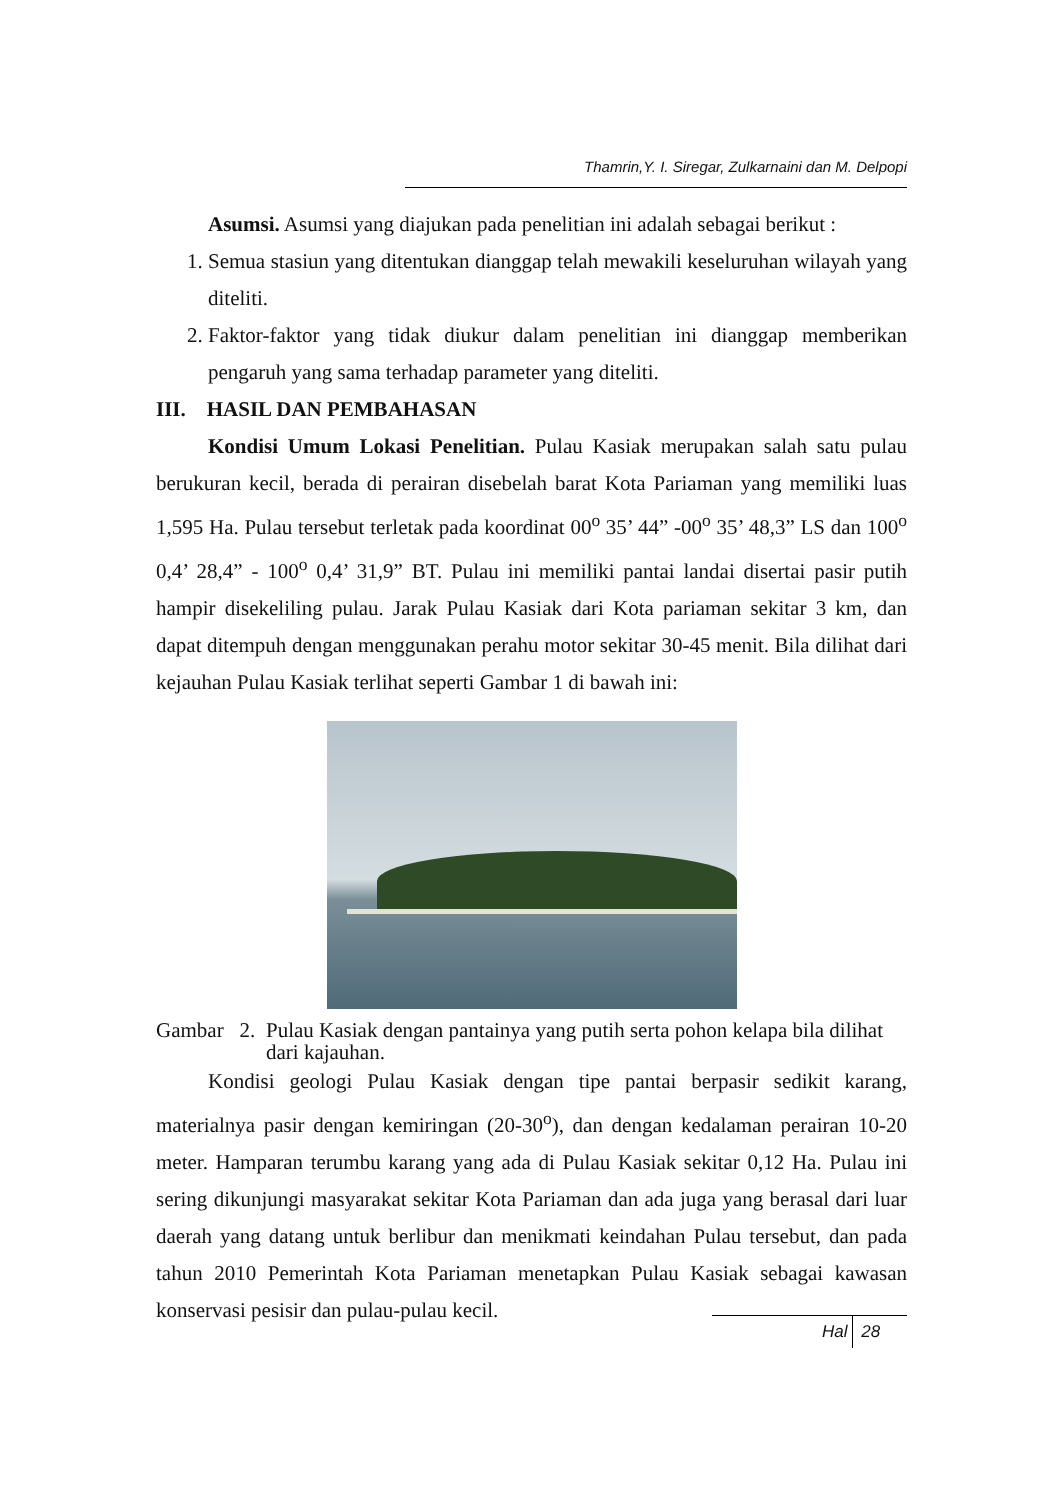Thamrin,Y. I. Siregar, Zulkarnaini dan M. Delpopi
Asumsi. Asumsi yang diajukan pada penelitian ini adalah sebagai berikut :
1. Semua stasiun yang ditentukan dianggap telah mewakili keseluruhan wilayah yang diteliti.
2. Faktor-faktor yang tidak diukur dalam penelitian ini dianggap memberikan pengaruh yang sama terhadap parameter yang diteliti.
III. HASIL DAN PEMBAHASAN
Kondisi Umum Lokasi Penelitian. Pulau Kasiak merupakan salah satu pulau berukuran kecil, berada di perairan disebelah barat Kota Pariaman yang memiliki luas 1,595 Ha. Pulau tersebut terletak pada koordinat 00<sup>o</sup> 35’ 44” -00<sup>o</sup> 35’ 48,3” LS dan 100<sup>o</sup> 0,4’ 28,4” - 100<sup>o</sup> 0,4’ 31,9” BT. Pulau ini memiliki pantai landai disertai pasir putih hampir disekeliling pulau. Jarak Pulau Kasiak dari Kota pariaman sekitar 3 km, dan dapat ditempuh dengan menggunakan perahu motor sekitar 30-45 menit. Bila dilihat dari kejauhan Pulau Kasiak terlihat seperti Gambar 1 di bawah ini:
Gambar 2. Pulau Kasiak dengan pantainya yang putih serta pohon kelapa bila dilihat dari kajauhan.
Kondisi geologi Pulau Kasiak dengan tipe pantai berpasir sedikit karang, materialnya pasir dengan kemiringan (20-30<sup>o</sup>), dan dengan kedalaman perairan 10-20 meter. Hamparan terumbu karang yang ada di Pulau Kasiak sekitar 0,12 Ha. Pulau ini sering dikunjungi masyarakat sekitar Kota Pariaman dan ada juga yang berasal dari luar daerah yang datang untuk berlibur dan menikmati keindahan Pulau tersebut, dan pada tahun 2010 Pemerintah Kota Pariaman menetapkan Pulau Kasiak sebagai kawasan konservasi pesisir dan pulau-pulau kecil.
Hal 28